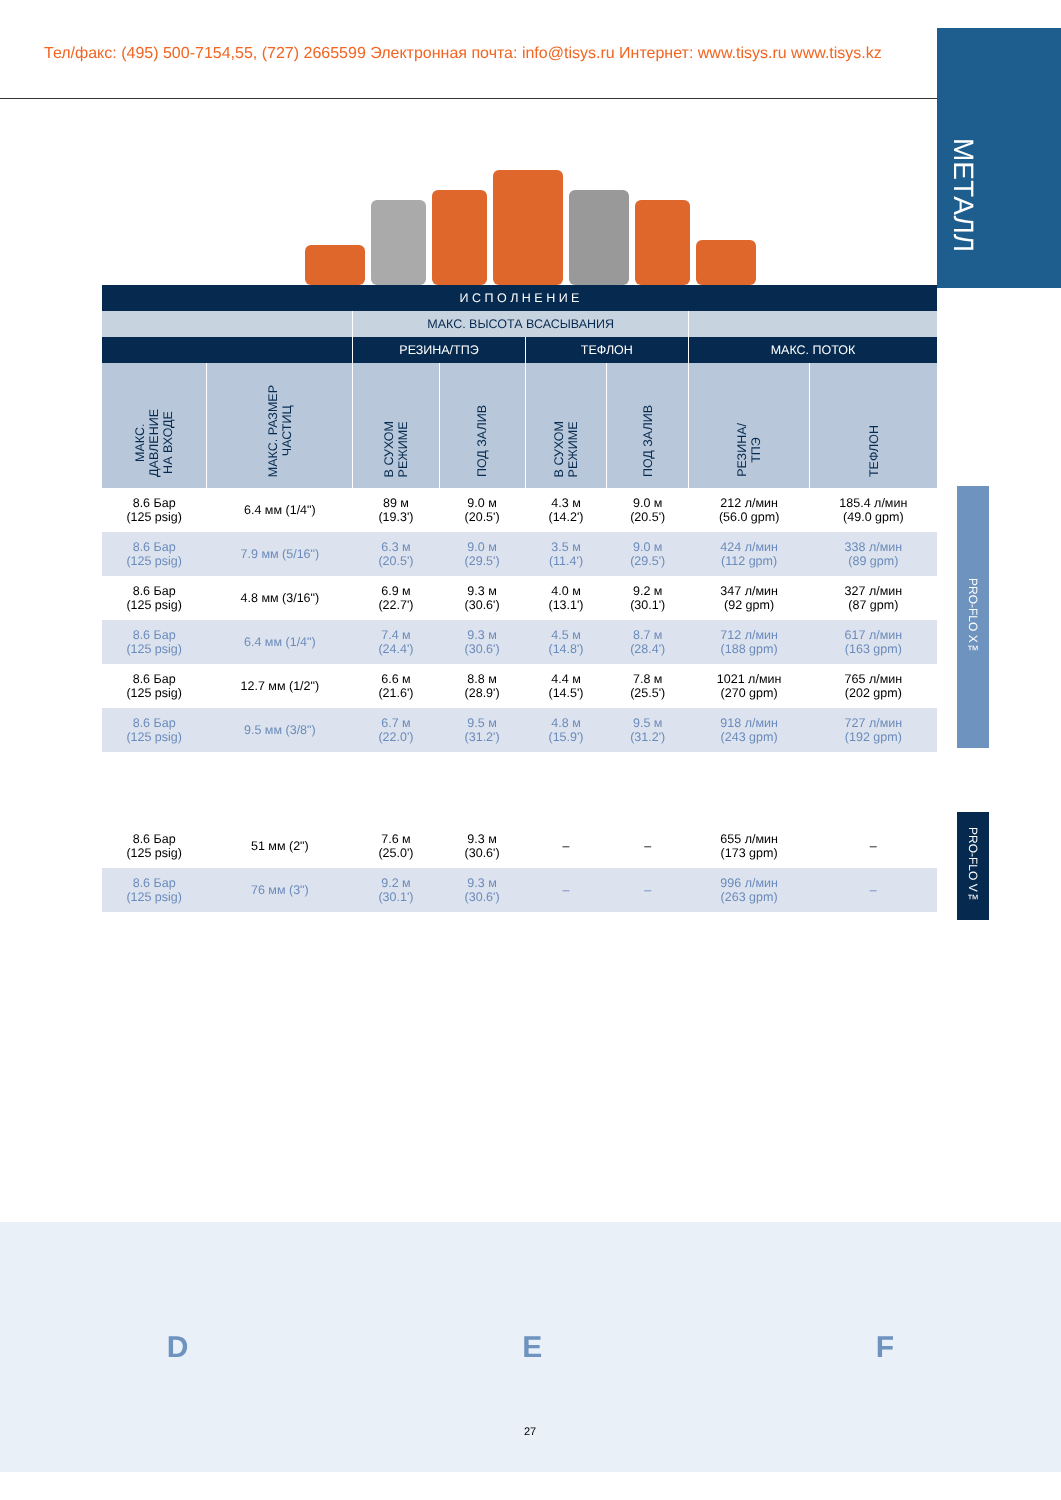Тел/факс: (495) 500-7154,55, (727) 2665599 Электронная почта: info@tisys.ru Интернет: www.tisys.ru www.tisys.kz
МЕТАЛЛ
| И С П О Л Н Е Н И Е | | | | | | | |
| --- | --- | --- | --- | --- | --- | --- | --- |
| | | МАКС. ВЫСОТА ВСАСЫВАНИЯ | | | | | |
| | | РЕЗИНА/ТПЭ | | ТЕФЛОН | | МАКС. ПОТОК | |
| МАКС. ДАВЛЕНИЕ НА ВХОДЕ | МАКС. РАЗМЕР ЧАСТИЦ | В СУХОМ РЕЖИМЕ | ПОД ЗАЛИВ | В СУХОМ РЕЖИМЕ | ПОД ЗАЛИВ | РЕЗИНА/ ТПЭ | ТЕФЛОН |
| 8.6 Бар (125 psig) | 6.4 мм (1/4") | 89 м (19.3') | 9.0 м (20.5') | 4.3 м (14.2') | 9.0 м (20.5') | 212 л/мин (56.0 gpm) | 185.4 л/мин (49.0 gpm) |
| 8.6 Бар (125 psig) | 7.9 мм (5/16") | 6.3 м (20.5') | 9.0 м (29.5') | 3.5 м (11.4') | 9.0 м (29.5') | 424 л/мин (112 gpm) | 338 л/мин (89 gpm) |
| 8.6 Бар (125 psig) | 4.8 мм (3/16") | 6.9 м (22.7') | 9.3 м (30.6') | 4.0 м (13.1') | 9.2 м (30.1') | 347 л/мин (92 gpm) | 327 л/мин (87 gpm) |
| 8.6 Бар (125 psig) | 6.4 мм (1/4") | 7.4 м (24.4') | 9.3 м (30.6') | 4.5 м (14.8') | 8.7 м (28.4') | 712 л/мин (188 gpm) | 617 л/мин (163 gpm) |
| 8.6 Бар (125 psig) | 12.7 мм (1/2") | 6.6 м (21.6') | 8.8 м (28.9') | 4.4 м (14.5') | 7.8 м (25.5') | 1021 л/мин (270 gpm) | 765 л/мин (202 gpm) |
| 8.6 Бар (125 psig) | 9.5 мм (3/8") | 6.7 м (22.0') | 9.5 м (31.2') | 4.8 м (15.9') | 9.5 м (31.2') | 918 л/мин (243 gpm) | 727 л/мин (192 gpm) |
| 8.6 Бар (125 psig) | 51 мм (2") | 7.6 м (25.0') | 9.3 м (30.6') | – | – | 655 л/мин (173 gpm) | – |
| 8.6 Бар (125 psig) | 76 мм (3") | 9.2 м (30.1') | 9.3 м (30.6') | – | – | 996 л/мин (263 gpm) | – |
PRO-FLO X™
PRO-FLO V™
D E F
27